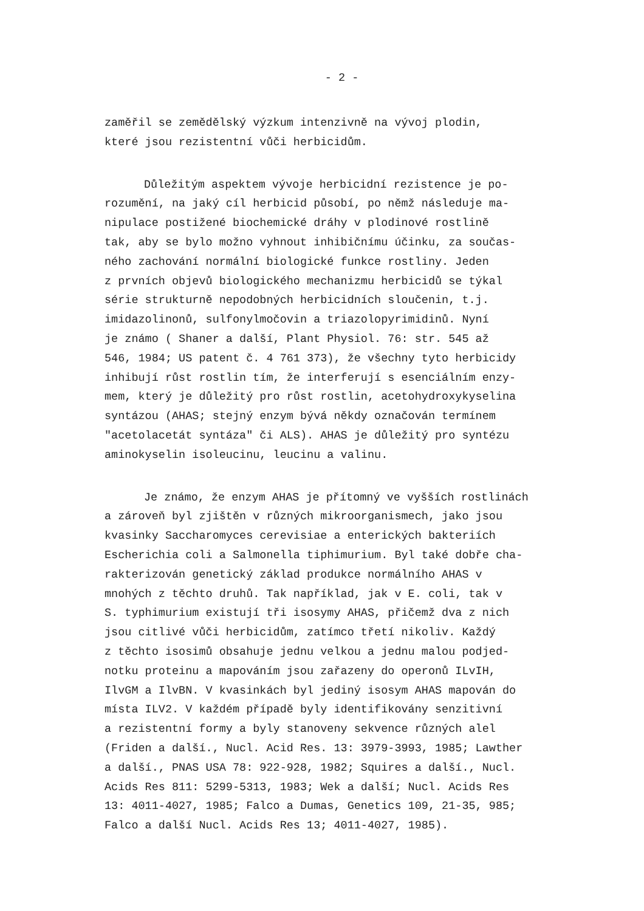- 2 -
zaměřil se zemědělský výzkum intenzivně na vývoj plodin,
které jsou rezistentní vůči herbicidům.
Důležitým aspektem vývoje herbicidní rezistence je po-
rozumění, na jaký cíl herbicid působí, po němž následuje ma-
nipulace postižené biochemické dráhy v plodinové rostlině
tak, aby se bylo možno vyhnout inhibičnímu účinku, za součas-
ného zachování normální biologické funkce rostliny. Jeden
z prvních objevů biologického mechanizmu herbicidů se týkal
série strukturně nepodobných herbicidních sloučenin, t.j.
imidazolinonů, sulfonylmočovin a triazolopyrimidinů. Nyní
je známo ( Shaner a další, Plant Physiol. 76: str. 545 až
546, 1984; US patent č. 4 761 373), že všechny tyto herbicidy
inhibují růst rostlin tím, že interferují s esenciálním enzy-
mem, který je důležitý pro růst rostlin, acetohydroxykyselina
syntázou (AHAS; stejný enzym bývá někdy označován termínem
"acetolacetát syntáza" či ALS). AHAS je důležitý pro syntézu
aminokyselin isoleucinu, leucinu a valinu.
Je známo, že enzym AHAS je přítomný ve vyšších rostlinách
a zároveň byl zjištěn v různých mikroorganismech, jako jsou
kvasinky Saccharomyces cerevisiae a enterických bakteriích
Escherichia coli a Salmonella tiphimurium. Byl také dobře cha-
rakterizován genetický základ produkce normálního AHAS v
mnohých z těchto druhů. Tak například, jak v E. coli, tak v
S. typhimurium existují tři isosymy AHAS, přičemž dva z nich
jsou citlivé vůči herbicidům, zatímco třetí nikoliv. Každý
z těchto isosimů obsahuje jednu velkou a jednu malou podjed-
notku proteinu a mapováním jsou zařazeny do operonů ILvIH,
IlvGM a IlvBN. V kvasinkách byl jediný isosym AHAS mapován do
místa ILV2. V každém případě byly identifikovány senzitivní
a rezistentní formy a byly stanoveny sekvence různých alel
(Friden a další., Nucl. Acid Res. 13: 3979-3993, 1985; Lawther
a další., PNAS USA 78: 922-928, 1982; Squires a další., Nucl.
Acids Res 811: 5299-5313, 1983; Wek a další; Nucl. Acids Res
13: 4011-4027, 1985; Falco a Dumas, Genetics 109, 21-35, 985;
Falco a další Nucl. Acids Res 13; 4011-4027, 1985).